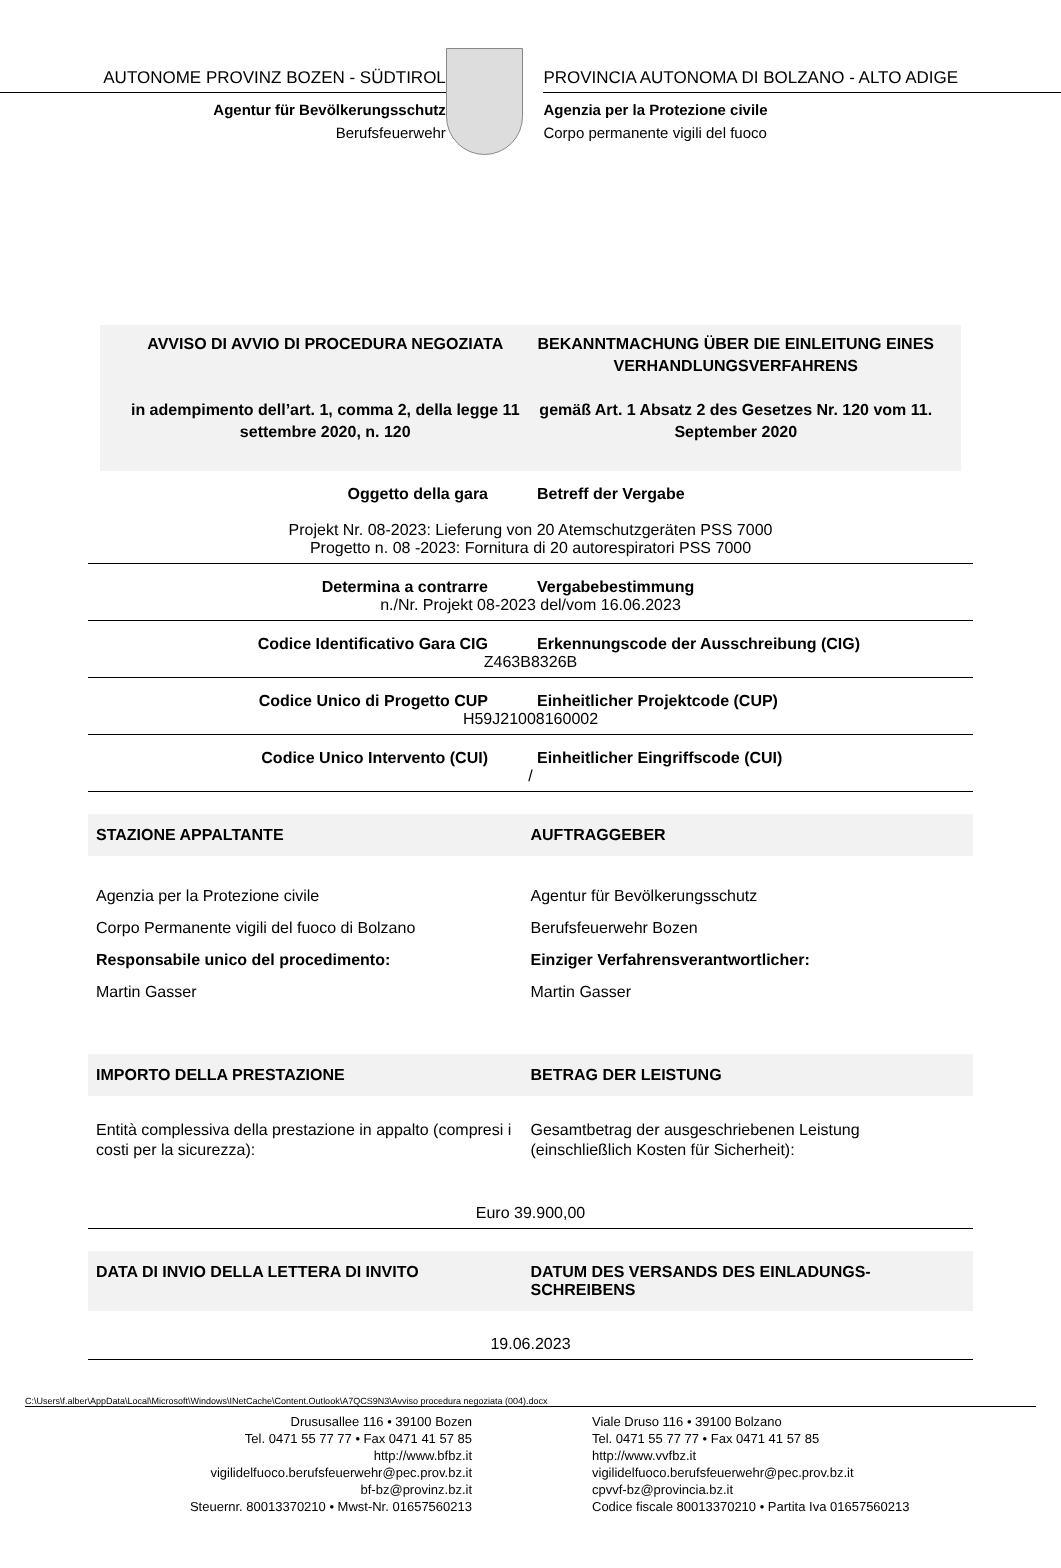AUTONOME PROVINZ BOZEN - SÜDTIROL
Agentur für Bevölkerungsschutz
Berufsfeuerwehr
PROVINCIA AUTONOMA DI BOLZANO - ALTO ADIGE
Agenzia per la Protezione civile
Corpo permanente vigili del fuoco
AVVISO DI AVVIO DI PROCEDURA NEGOZIATA
in adempimento dell’art. 1, comma 2, della legge 11 settembre 2020, n. 120
BEKANNTMACHUNG ÜBER DIE EINLEITUNG EINES VERHANDLUNGSVERFAHRENS
gemäß Art. 1 Absatz 2 des Gesetzes Nr. 120 vom 11. September 2020
Oggetto della gara Betreff der Vergabe
Projekt Nr. 08-2023: Lieferung von 20 Atemschutzgeräten PSS 7000
Progetto n. 08 -2023: Fornitura di 20 autorespiratori PSS 7000
Determina a contrarre Vergabebestimmung
n./Nr. Projekt 08-2023 del/vom 16.06.2023
Codice Identificativo Gara CIG Erkennungscode der Ausschreibung (CIG)
Z463B8326B
Codice Unico di Progetto CUP Einheitlicher Projektcode (CUP)
H59J21008160002
Codice Unico Intervento (CUI) Einheitlicher Eingriffscode (CUI)
/
STAZIONE APPALTANTE AUFTRAGGEBER
Agenzia per la Protezione civile
Corpo Permanente vigili del fuoco di Bolzano
Responsabile unico del procedimento:
Martin Gasser
Agentur für Bevölkerungsschutz
Berufsfeuerwehr Bozen
Einziger Verfahrensverantwortlicher:
Martin Gasser
IMPORTO DELLA PRESTAZIONE BETRAG DER LEISTUNG
Entità complessiva della prestazione in appalto (compresi i costi per la sicurezza):
Gesamtbetrag der ausgeschriebenen Leistung (einschließlich Kosten für Sicherheit):
Euro 39.900,00
DATA DI INVIO DELLA LETTERA DI INVITO
DATUM DES VERSANDS DES EINLADUNGS-SCHREIBENS
19.06.2023
C:\Users\f.alber\AppData\Local\Microsoft\Windows\INetCache\Content.Outlook\A7QCS9N3\Avviso procedura negoziata (004).docx
Drususallee 116 • 39100 Bozen
Tel. 0471 55 77 77 • Fax 0471 41 57 85
http://www.bfbz.it
vigilidelfuoco.berufsfeuerwehr@pec.prov.bz.it
bf-bz@provinz.bz.it
Steuernr. 80013370210 • Mwst-Nr. 01657560213
Viale Druso 116 • 39100 Bolzano
Tel. 0471 55 77 77 • Fax 0471 41 57 85
http://www.vvfbz.it
vigilidelfuoco.berufsfeuerwehr@pec.prov.bz.it
cpvvf-bz@provincia.bz.it
Codice fiscale 80013370210 • Partita Iva 01657560213